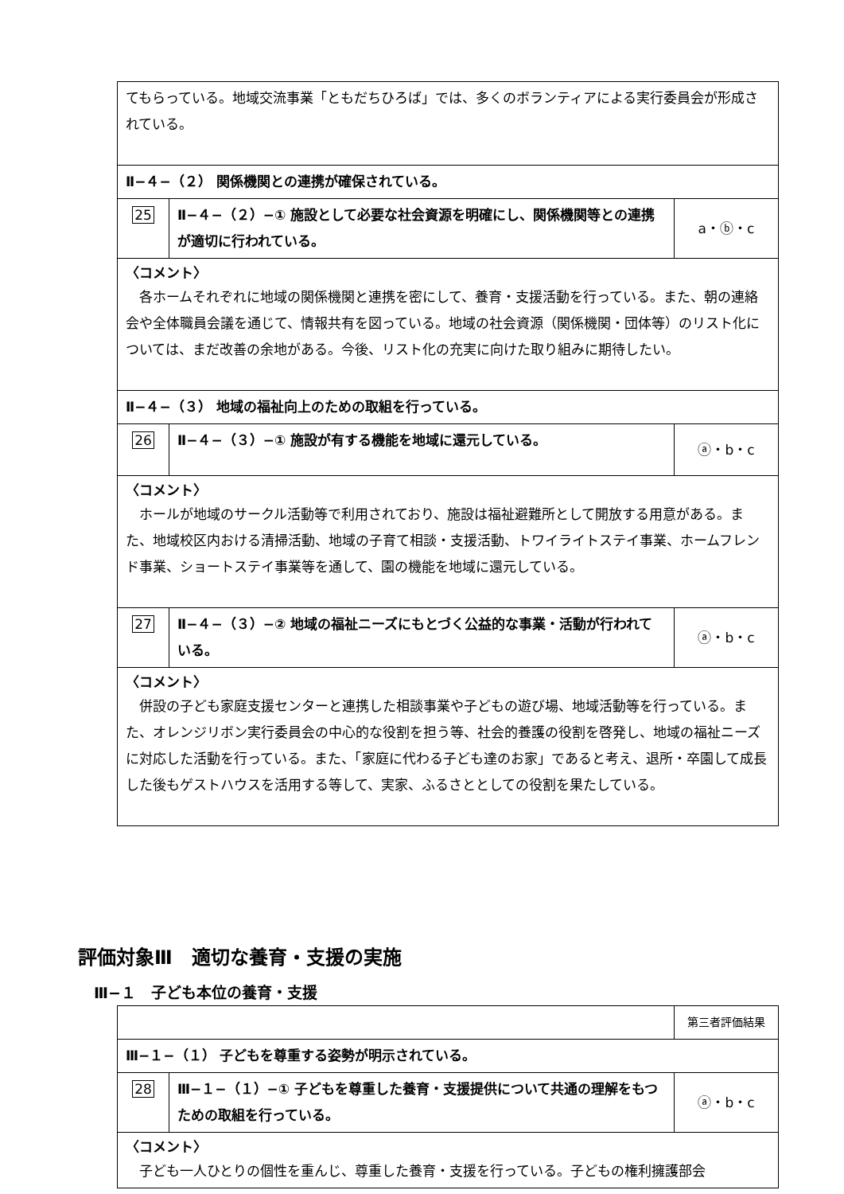| てもらっている。地域交流事業「ともだちひろば」では、多くのボランティアによる実行委員会が形成されている。 | | |
| Ⅱ−４−（２） 関係機関との連携が確保されている。 | | |
| 25 | Ⅱ−４−（２）−① 施設として必要な社会資源を明確にし、関係機関等との連携が適切に行われている。 | a・ⓑ・c |
| 〈コメント〉 各ホームそれぞれに地域の関係機関と連携を密にして、養育・支援活動を行っている。また、朝の連絡会や全体職員会議を通じて、情報共有を図っている。地域の社会資源（関係機関・団体等）のリスト化については、まだ改善の余地がある。今後、リスト化の充実に向けた取り組みに期待したい。 | | |
| Ⅱ−４−（３） 地域の福祉向上のための取組を行っている。 | | |
| 26 | Ⅱ−４−（３）−① 施設が有する機能を地域に還元している。 | ⓐ・b・c |
| 〈コメント〉 ホールが地域のサークル活動等で利用されており、施設は福祉避難所として開放する用意がある。また、地域校区内おける清掃活動、地域の子育て相談・支援活動、トワイライトステイ事業、ホームフレンド事業、ショートステイ事業等を通して、園の機能を地域に還元している。 | | |
| 27 | Ⅱ−４−（３）−② 地域の福祉ニーズにもとづく公益的な事業・活動が行われている。 | ⓐ・b・c |
| 〈コメント〉 併設の子ども家庭支援センターと連携した相談事業や子どもの遊び場、地域活動等を行っている。また、オレンジリボン実行委員会の中心的な役割を担う等、社会的養護の役割を啓発し、地域の福祉ニーズに対応した活動を行っている。また、「家庭に代わる子ども達のお家」であると考え、退所・卒園して成長した後もゲストハウスを活用する等して、実家、ふるさととしての役割を果たしている。 | | |
評価対象Ⅲ　適切な養育・支援の実施
Ⅲ−１　子ども本位の養育・支援
| | | 第三者評価結果 |
| Ⅲ−１−（１） 子どもを尊重する姿勢が明示されている。 | | |
| 28 | Ⅲ−１−（１）−① 子どもを尊重した養育・支援提供について共通の理解をもつための取組を行っている。 | ⓐ・b・c |
| 〈コメント〉 子ども一人ひとりの個性を重んじ、尊重した養育・支援を行っている。子どもの権利擁護部会 | | |